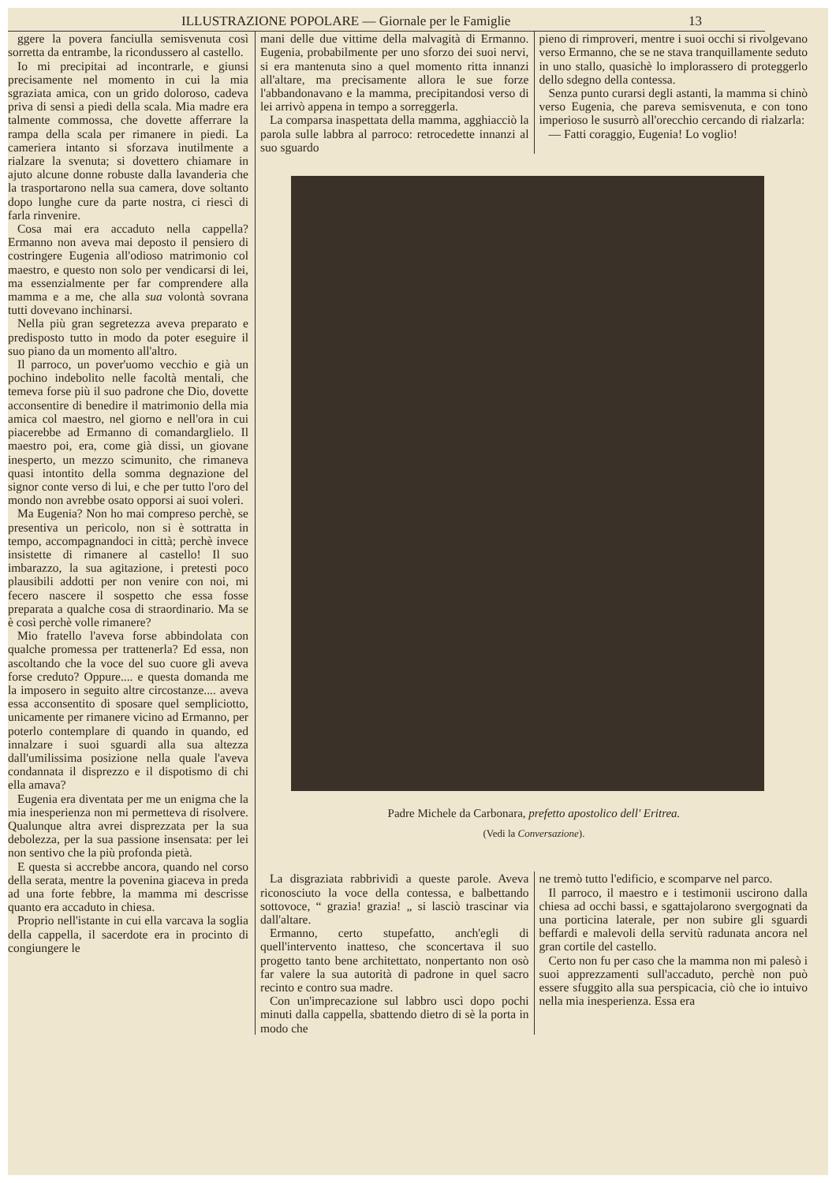ILLUSTRAZIONE POPOLARE — Giornale per le Famiglie 13
ggere la povera fanciulla semisvenuta così sorretta da entrambe, la ricondussero al castello.
Io mi precipitai ad incontrarle, e giunsi precisamente nel momento in cui la mia sgraziata amica, con un grido doloroso, cadeva priva di sensi a piedi della scala. Mia madre era talmente commossa, che dovette afferrare la rampa della scala per rimanere in piedi. La cameriera intanto si sforzava inutilmente a rialzare la svenuta; si dovettero chiamare in ajuto alcune donne robuste dalla lavanderia che la trasportarono nella sua camera, dove soltanto dopo lunghe cure da parte nostra, ci riescì di farla rinvenire.
Cosa mai era accaduto nella cappella? Ermanno non aveva mai deposto il pensiero di costringere Eugenia all'odioso matrimonio col maestro, e questo non solo per vendicarsi di lei, ma essenzialmente per far comprendere alla mamma e a me, che alla sua volontà sovrana tutti dovevano inchinarsi.
Nella più gran segretezza aveva preparato e predisposto tutto in modo da poter eseguire il suo piano da un momento all'altro.
Il parroco, un pover'uomo vecchio e già un pochino indebolito nelle facoltà mentali, che temeva forse più il suo padrone che Dio, dovette acconsentire di benedire il matrimonio della mia amica col maestro, nel giorno e nell'ora in cui piacerebbe ad Ermanno di comandarglielo. Il maestro poi, era, come già dissi, un giovane inesperto, un mezzo scimunito, che rimaneva quasi intontito della somma degnazione del signor conte verso di lui, e che per tutto l'oro del mondo non avrebbe osato opporsi ai suoi voleri.
Ma Eugenia? Non ho mai compreso perchè, se presentiva un pericolo, non si è sottratta in tempo, accompagnandoci in città; perchè invece insistette di rimanere al castello! Il suo imbarazzo, la sua agitazione, i pretesti poco plausibili addotti per non venire con noi, mi fecero nascere il sospetto che essa fosse preparata a qualche cosa di straordinario. Ma se è così perchè volle rimanere?
Mio fratello l'aveva forse abbindolata con qualche promessa per trattenerla? Ed essa, non ascoltando che la voce del suo cuore gli aveva forse creduto? Oppure.... e questa domanda me la imposero in seguito altre circostanze.... aveva essa acconsentito di sposare quel sempliciotto, unicamente per rimanere vicino ad Ermanno, per poterlo contemplare di quando in quando, ed innalzare i suoi sguardi alla sua altezza dall'umilissima posizione nella quale l'aveva condannata il disprezzo e il dispotismo di chi ella amava?
Eugenia era diventata per me un enigma che la mia inesperienza non mi permetteva di risolvere. Qualunque altra avrei disprezzata per la sua debolezza, per la sua passione insensata: per lei non sentivo che la più profonda pietà.
E questa si accrebbe ancora, quando nel corso della serata, mentre la povenina giaceva in preda ad una forte febbre, la mamma mi descrisse quanto era accaduto in chiesa.
Proprio nell'istante in cui ella varcava la soglia della cappella, il sacerdote era in procinto di congiungere le
mani delle due vittime della malvagità di Ermanno. Eugenia, probabilmente per uno sforzo dei suoi nervi, si era mantenuta sino a quel momento ritta innanzi all'altare, ma precisamente allora le sue forze l'abbandonavano e la mamma, precipitandosi verso di lei arrivò appena in tempo a sorreggerla.
La comparsa inaspettata della mamma, agghiacciò la parola sulle labbra al parroco: retrocedette innanzi al suo sguardo
pieno di rimproveri, mentre i suoi occhi si rivolgevano verso Ermanno, che se ne stava tranquillamente seduto in uno stallo, quasichè lo implorassero di proteggerlo dello sdegno della contessa.
Senza punto curarsi degli astanti, la mamma si chinò verso Eugenia, che pareva semisvenuta, e con tono imperioso le susurrò all'orecchio cercando di rialzarla:
— Fatti coraggio, Eugenia! Lo voglio!
Padre Michele da Carbonara, prefetto apostolico dell' Eritrea.
(Vedi la Conversazione).
La disgraziata rabbrividì a queste parole. Aveva riconosciuto la voce della contessa, e balbettando sottovoce, “ grazia! grazia! „ si lasciò trascinar via dall'altare.
Ermanno, certo stupefatto, anch'egli di quell'intervento inatteso, che sconcertava il suo progetto tanto bene architettato, nonpertanto non osò far valere la sua autorità di padrone in quel sacro recinto e contro sua madre.
Con un'imprecazione sul labbro uscì dopo pochi minuti dalla cappella, sbattendo dietro di sè la porta in modo che
ne tremò tutto l'edificio, e scomparve nel parco.
Il parroco, il maestro e i testimonii uscirono dalla chiesa ad occhi bassi, e sgattajolarono svergognati da una porticina laterale, per non subire gli sguardi beffardi e malevoli della servitù radunata ancora nel gran cortile del castello.
Certo non fu per caso che la mamma non mi palesò i suoi apprezzamenti sull'accaduto, perchè non può essere sfuggito alla sua perspicacia, ciò che io intuivo nella mia inesperienza. Essa era